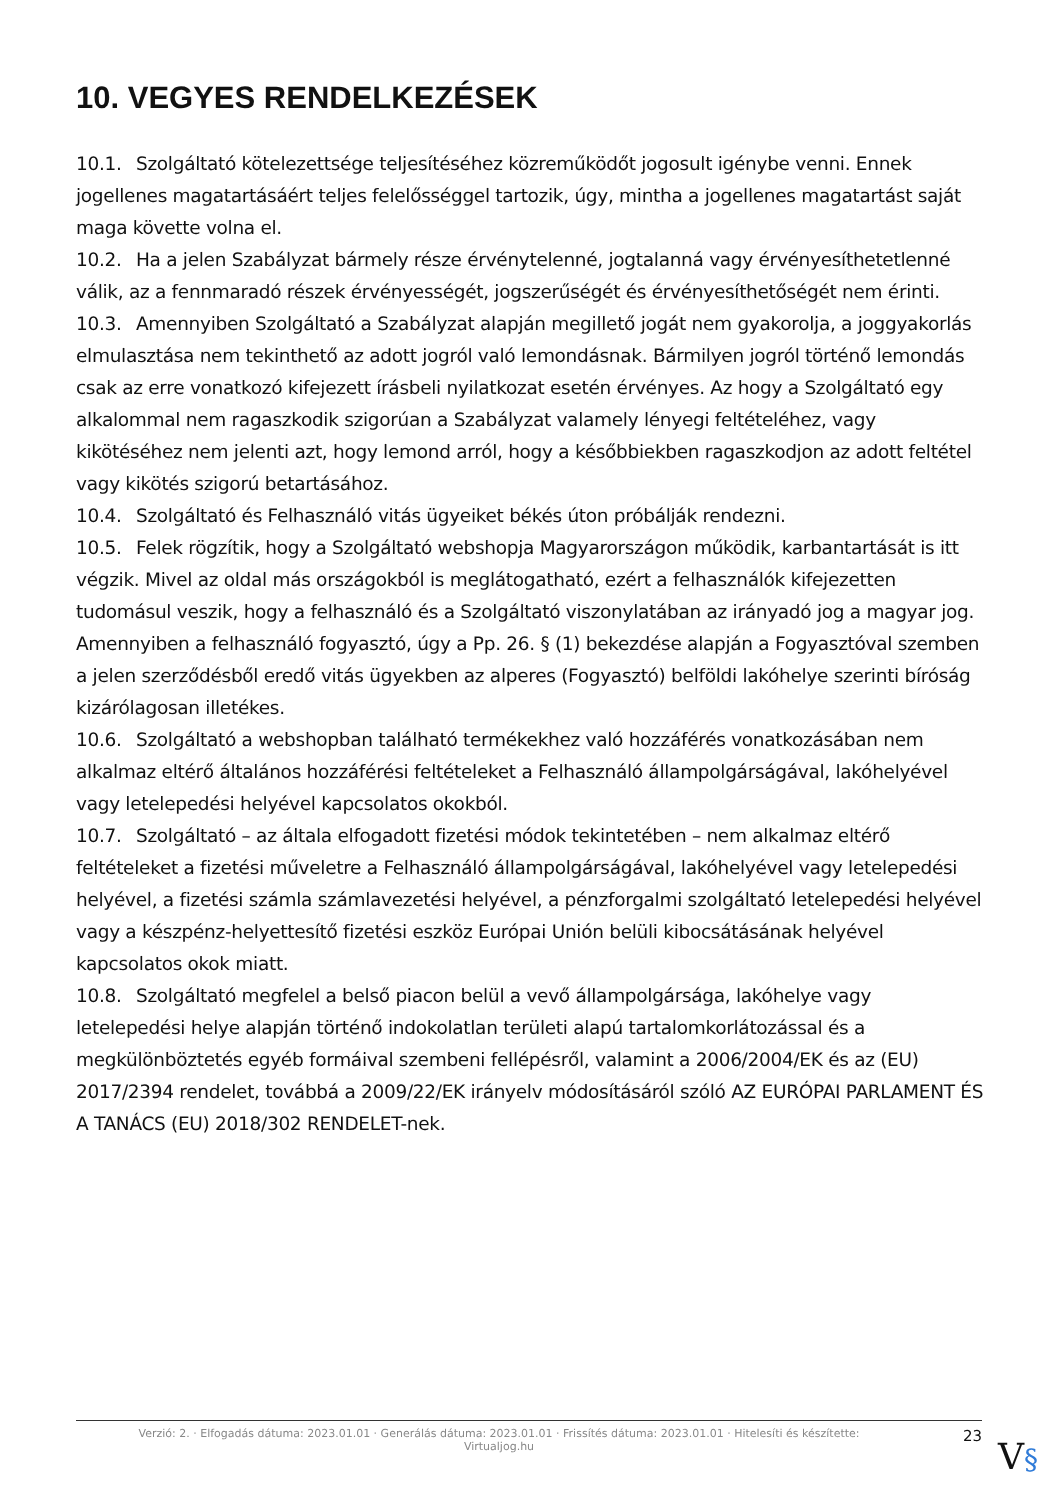10. VEGYES RENDELKEZÉSEK
10.1. Szolgáltató kötelezettsége teljesítéséhez közreműködőt jogosult igénybe venni. Ennek jogellenes magatartásáért teljes felelősséggel tartozik, úgy, mintha a jogellenes magatartást saját maga követte volna el.
10.2. Ha a jelen Szabályzat bármely része érvénytelenné, jogtalanná vagy érvényesíthetetlenné válik, az a fennmaradó részek érvényességét, jogszerűségét és érvényesíthetőségét nem érinti.
10.3. Amennyiben Szolgáltató a Szabályzat alapján megillető jogát nem gyakorolja, a joggyakorlás elmulasztása nem tekinthető az adott jogról való lemondásnak. Bármilyen jogról történő lemondás csak az erre vonatkozó kifejezett írásbeli nyilatkozat esetén érvényes. Az hogy a Szolgáltató egy alkalommal nem ragaszkodik szigorúan a Szabályzat valamely lényegi feltételéhez, vagy kikötéséhez nem jelenti azt, hogy lemond arról, hogy a későbbiekben ragaszkodjon az adott feltétel vagy kikötés szigorú betartásához.
10.4. Szolgáltató és Felhasználó vitás ügyeiket békés úton próbálják rendezni.
10.5. Felek rögzítik, hogy a Szolgáltató webshopja Magyarországon működik, karbantartását is itt végzik. Mivel az oldal más országokból is meglátogatható, ezért a felhasználók kifejezetten tudomásul veszik, hogy a felhasználó és a Szolgáltató viszonylatában az irányadó jog a magyar jog. Amennyiben a felhasználó fogyasztó, úgy a Pp. 26. § (1) bekezdése alapján a Fogyasztóval szemben a jelen szerződésből eredő vitás ügyekben az alperes (Fogyasztó) belföldi lakóhelye szerinti bíróság kizárólagosan illetékes.
10.6. Szolgáltató a webshopban található termékekhez való hozzáférés vonatkozásában nem alkalmaz eltérő általános hozzáférési feltételeket a Felhasználó állampolgárságával, lakóhelyével vagy letelepedési helyével kapcsolatos okokból.
10.7. Szolgáltató – az általa elfogadott fizetési módok tekintetében – nem alkalmaz eltérő feltételeket a fizetési műveletre a Felhasználó állampolgárságával, lakóhelyével vagy letelepedési helyével, a fizetési számla számlavezetési helyével, a pénzforgalmi szolgáltató letelepedési helyével vagy a készpénz-helyettesítő fizetési eszköz Európai Unión belüli kibocsátásának helyével kapcsolatos okok miatt.
10.8. Szolgáltató megfelel a belső piacon belül a vevő állampolgársága, lakóhelye vagy letelepedési helye alapján történő indokolatlan területi alapú tartalomkorlátozással és a megkülönböztetés egyéb formáival szembeni fellépésről, valamint a 2006/2004/EK és az (EU) 2017/2394 rendelet, továbbá a 2009/22/EK irányelv módosításáról szóló AZ EURÓPAI PARLAMENT ÉS A TANÁCS (EU) 2018/302 RENDELET-nek.
Verzió: 2. · Elfogadás dátuma: 2023.01.01 · Generálás dátuma: 2023.01.01 · Frissítés dátuma: 2023.01.01 · Hitelesíti és készítette:
Virtualjog.hu
23
V§